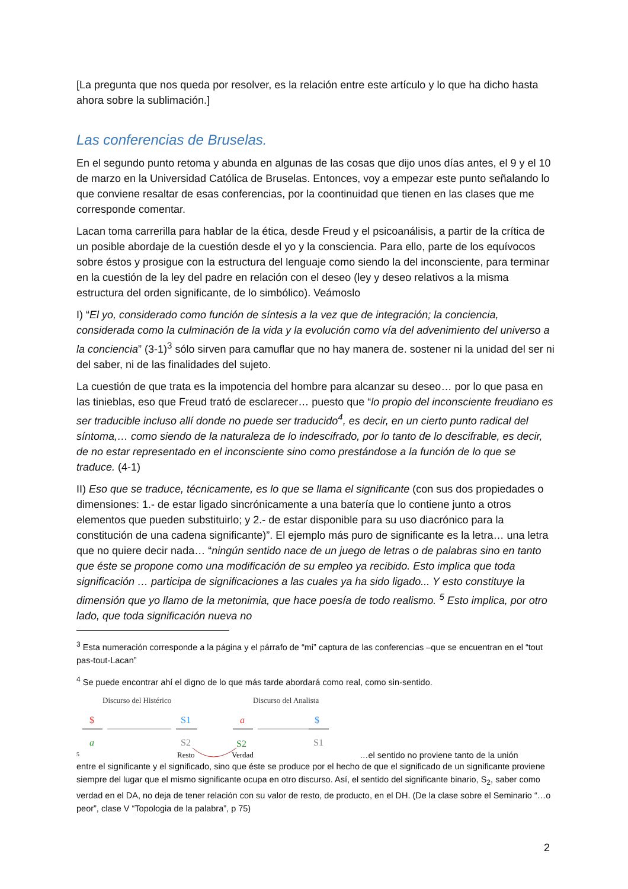[La pregunta que nos queda por resolver, es la relación entre este artículo y lo que ha dicho hasta ahora sobre la sublimación.]
Las conferencias de Bruselas.
En el segundo punto retoma y abunda en algunas de las cosas que dijo unos días antes, el 9 y el 10 de marzo en la Universidad Católica de Bruselas. Entonces, voy a empezar este punto señalando lo que conviene resaltar de esas conferencias, por la coontinuidad que tienen en las clases que me corresponde comentar.
Lacan toma carrerilla para hablar de la ética, desde Freud y el psicoanálisis, a partir de la crítica de un posible abordaje de la cuestión desde el yo y la consciencia. Para ello, parte de los equívocos sobre éstos y prosigue con la estructura del lenguaje como siendo la del inconsciente, para terminar en la cuestión de la ley del padre en relación con el deseo (ley y deseo relativos a la misma estructura del orden significante, de lo simbólico). Veámoslo
I) “El yo, considerado como función de síntesis a la vez que de integración; la conciencia, considerada como la culminación de la vida y la evolución como vía del advenimiento del universo a la conciencia” (3-1)<sup>3</sup> sólo sirven para camuflar que no hay manera de. sostener ni la unidad del ser ni del saber, ni de las finalidades del sujeto.
La cuestión de que trata es la impotencia del hombre para alcanzar su deseo… por lo que pasa en las tinieblas, eso que Freud trató de esclarecer… puesto que “lo propio del inconsciente freudiano es ser traducible incluso allí donde no puede ser traducido<sup>4</sup>, es decir, en un cierto punto radical del síntoma,… como siendo de la naturaleza de lo indescifrado, por lo tanto de lo descifrable, es decir, de no estar representado en el inconsciente sino como prestándose a la función de lo que se traduce. (4-1)
II) Eso que se traduce, técnicamente, es lo que se llama el significante (con sus dos propiedades o dimensiones: 1.- de estar ligado sincrónicamente a una batería que lo contiene junto a otros elementos que pueden substituirlo; y 2.- de estar disponible para su uso diacrónico para la constitución de una cadena significante)”. El ejemplo más puro de significante es la letra… una letra que no quiere decir nada… “ningún sentido nace de un juego de letras o de palabras sino en tanto que éste se propone como una modificación de su empleo ya recibido. Esto implica que toda significación … participa de significaciones a las cuales ya ha sido ligado... Y esto constituye la dimensión que yo llamo de la metonimia, que hace poesía de todo realismo. <sup>5</sup> Esto implica, por otro lado, que toda significación nueva no
<sup>3</sup> Esta numeración corresponde a la página y el párrafo de “mi” captura de las conferencias –que se encuentran en el “tout pas-tout-Lacan”
<sup>4</sup> Se puede encontrar ahí el digno de lo que más tarde abordará como real, como sin-sentido.
Discurso del Histérico
Discurso del Analista
$
a
S1
S2
$
S1
a
S2
5
Resto
Verdad
…el sentido no proviene tanto de la unión
entre el significante y el significado, sino que éste se produce por el hecho de que el significado de un significante proviene siempre del lugar que el mismo significante ocupa en otro discurso. Así, el sentido del significante binario, S<sub>2</sub>, saber como verdad en el DA, no deja de tener relación con su valor de resto, de producto, en el DH. (De la clase sobre el Seminario “…o peor”, clase V “Topologia de la palabra”, p 75)
2